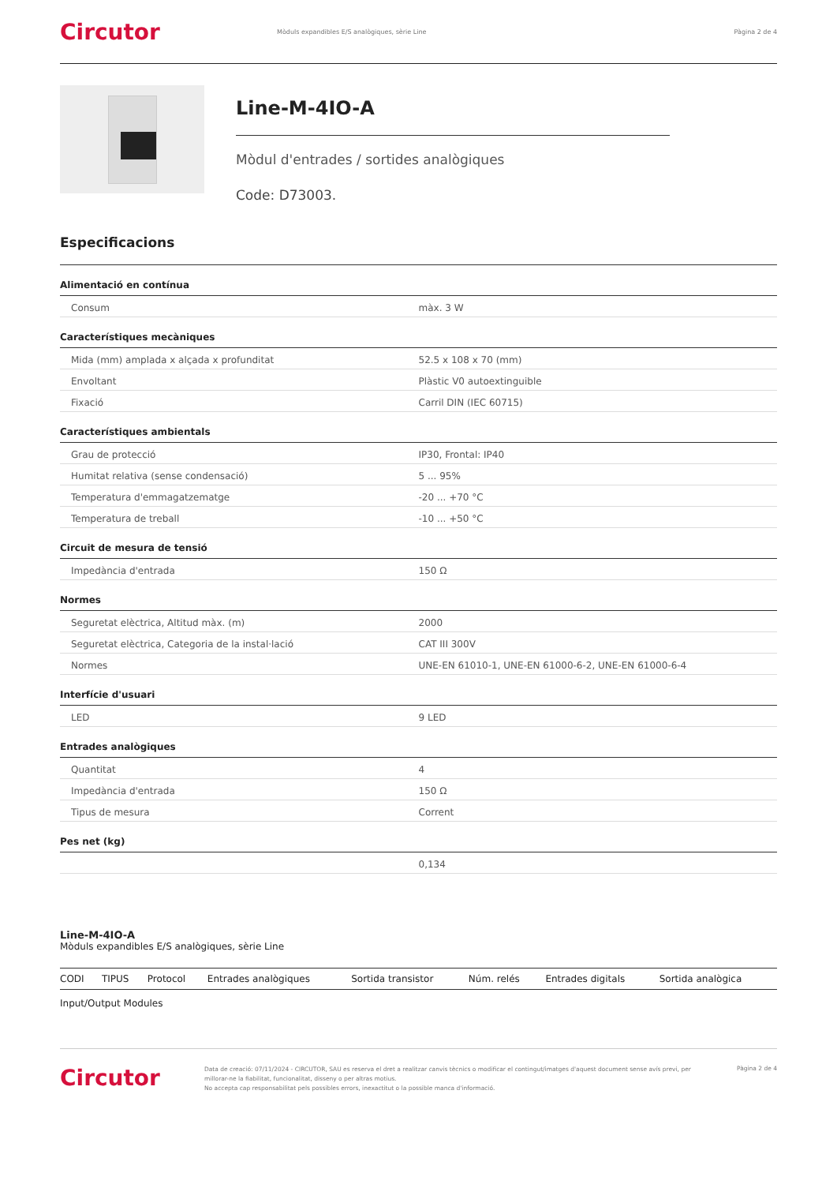Circutor
Mòduls expandibles E/S analògiques, sèrie Line
Pàgina 2 de 4
Line-M-4IO-A
Mòdul d'entrades / sortides analògiques
Code: D73003.
Especificacions
Alimentació en contínua
| Consum | màx. 3 W |
Característiques mecàniques
| Mida (mm) amplada x alçada x profunditat | 52.5 x 108 x 70 (mm) |
| Envoltant | Plàstic V0 autoextinguible |
| Fixació | Carril DIN (IEC 60715) |
Característiques ambientals
| Grau de protecció | IP30, Frontal: IP40 |
| Humitat relativa (sense condensació) | 5 ... 95% |
| Temperatura d'emmagatzematge | -20 ... +70 °C |
| Temperatura de treball | -10 ... +50 °C |
Circuit de mesura de tensió
| Impedància d'entrada | 150 Ω |
Normes
| Seguretat elèctrica, Altitud màx. (m) | 2000 |
| Seguretat elèctrica, Categoria de la instal·lació | CAT III 300V |
| Normes | UNE-EN 61010-1, UNE-EN 61000-6-2, UNE-EN 61000-6-4 |
Interfície d'usuari
| LED | 9 LED |
Entrades analògiques
| Quantitat | 4 |
| Impedància d'entrada | 150 Ω |
| Tipus de mesura | Corrent |
Pes net (kg)
| | 0,134 |
Line-M-4IO-A
Mòduls expandibles E/S analògiques, sèrie Line
| CODI | TIPUS | Protocol | Entrades analògiques | Sortida transistor | Núm. relés | Entrades digitals | Sortida analògica |
| --- | --- | --- | --- | --- | --- | --- | --- |
Input/Output Modules
Circutor
Data de creació: 07/11/2024 - CIRCUTOR, SAU es reserva el dret a realitzar canvis tècnics o modificar el contingut/imatges d'aquest document sense avís previ, per millorar-ne la fiabilitat, funcionalitat, disseny o per altras motius.
No accepta cap responsabilitat pels possibles errors, inexactitut o la possible manca d'informació.
Pàgina 2 de 4